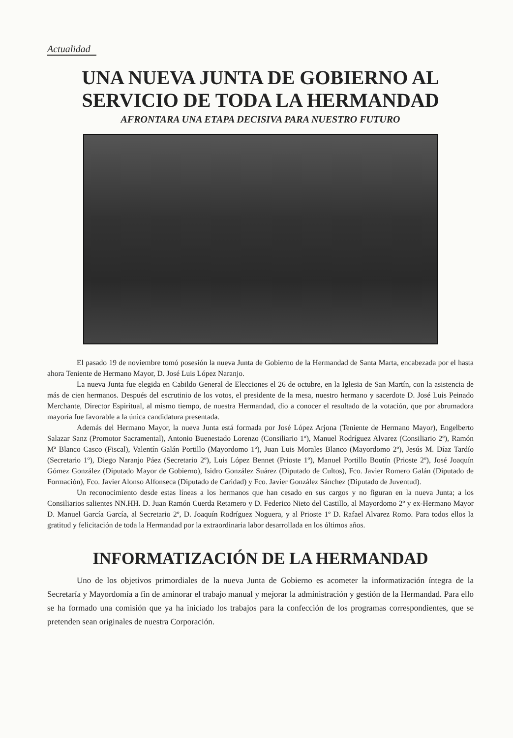Actualidad
UNA NUEVA JUNTA DE GOBIERNO AL SERVICIO DE TODA LA HERMANDAD
AFRONTARA UNA ETAPA DECISIVA PARA NUESTRO FUTURO
El pasado 19 de noviembre tomó posesión la nueva Junta de Gobierno de la Hermandad de Santa Marta, encabezada por el hasta ahora Teniente de Hermano Mayor, D. José Luis López Naranjo.
La nueva Junta fue elegida en Cabildo General de Elecciones el 26 de octubre, en la Iglesia de San Martín, con la asistencia de más de cien hermanos. Después del escrutinio de los votos, el presidente de la mesa, nuestro hermano y sacerdote D. José Luis Peinado Merchante, Director Espiritual, al mismo tiempo, de nuestra Hermandad, dio a conocer el resultado de la votación, que por abrumadora mayoría fue favorable a la única candidatura presentada.
Además del Hermano Mayor, la nueva Junta está formada por José López Arjona (Teniente de Hermano Mayor), Engelberto Salazar Sanz (Promotor Sacramental), Antonio Buenestado Lorenzo (Consiliario 1º), Manuel Rodríguez Alvarez (Consiliario 2º), Ramón Mª Blanco Casco (Fiscal), Valentín Galán Portillo (Mayordomo 1º), Juan Luis Morales Blanco (Mayordomo 2º), Jesús M. Díaz Tardío (Secretario 1º), Diego Naranjo Páez (Secretario 2º), Luis López Bennet (Prioste 1º), Manuel Portillo Boutín (Prioste 2º), José Joaquín Gómez González (Diputado Mayor de Gobierno), Isidro González Suárez (Diputado de Cultos), Fco. Javier Romero Galán (Diputado de Formación), Fco. Javier Alonso Alfonseca (Diputado de Caridad) y Fco. Javier González Sánchez (Diputado de Juventud).
Un reconocimiento desde estas líneas a los hermanos que han cesado en sus cargos y no figuran en la nueva Junta; a los Consiliarios salientes NN.HH. D. Juan Ramón Cuerda Retamero y D. Federico Nieto del Castillo, al Mayordomo 2º y ex-Hermano Mayor D. Manuel García García, al Secretario 2º, D. Joaquín Rodríguez Noguera, y al Prioste 1º D. Rafael Alvarez Romo. Para todos ellos la gratitud y felicitación de toda la Hermandad por la extraordinaria labor desarrollada en los últimos años.
INFORMATIZACIÓN DE LA HERMANDAD
Uno de los objetivos primordiales de la nueva Junta de Gobierno es acometer la informatización íntegra de la Secretaría y Mayordomía a fin de aminorar el trabajo manual y mejorar la administración y gestión de la Hermandad. Para ello se ha formado una comisión que ya ha iniciado los trabajos para la confección de los programas correspondientes, que se pretenden sean originales de nuestra Corporación.